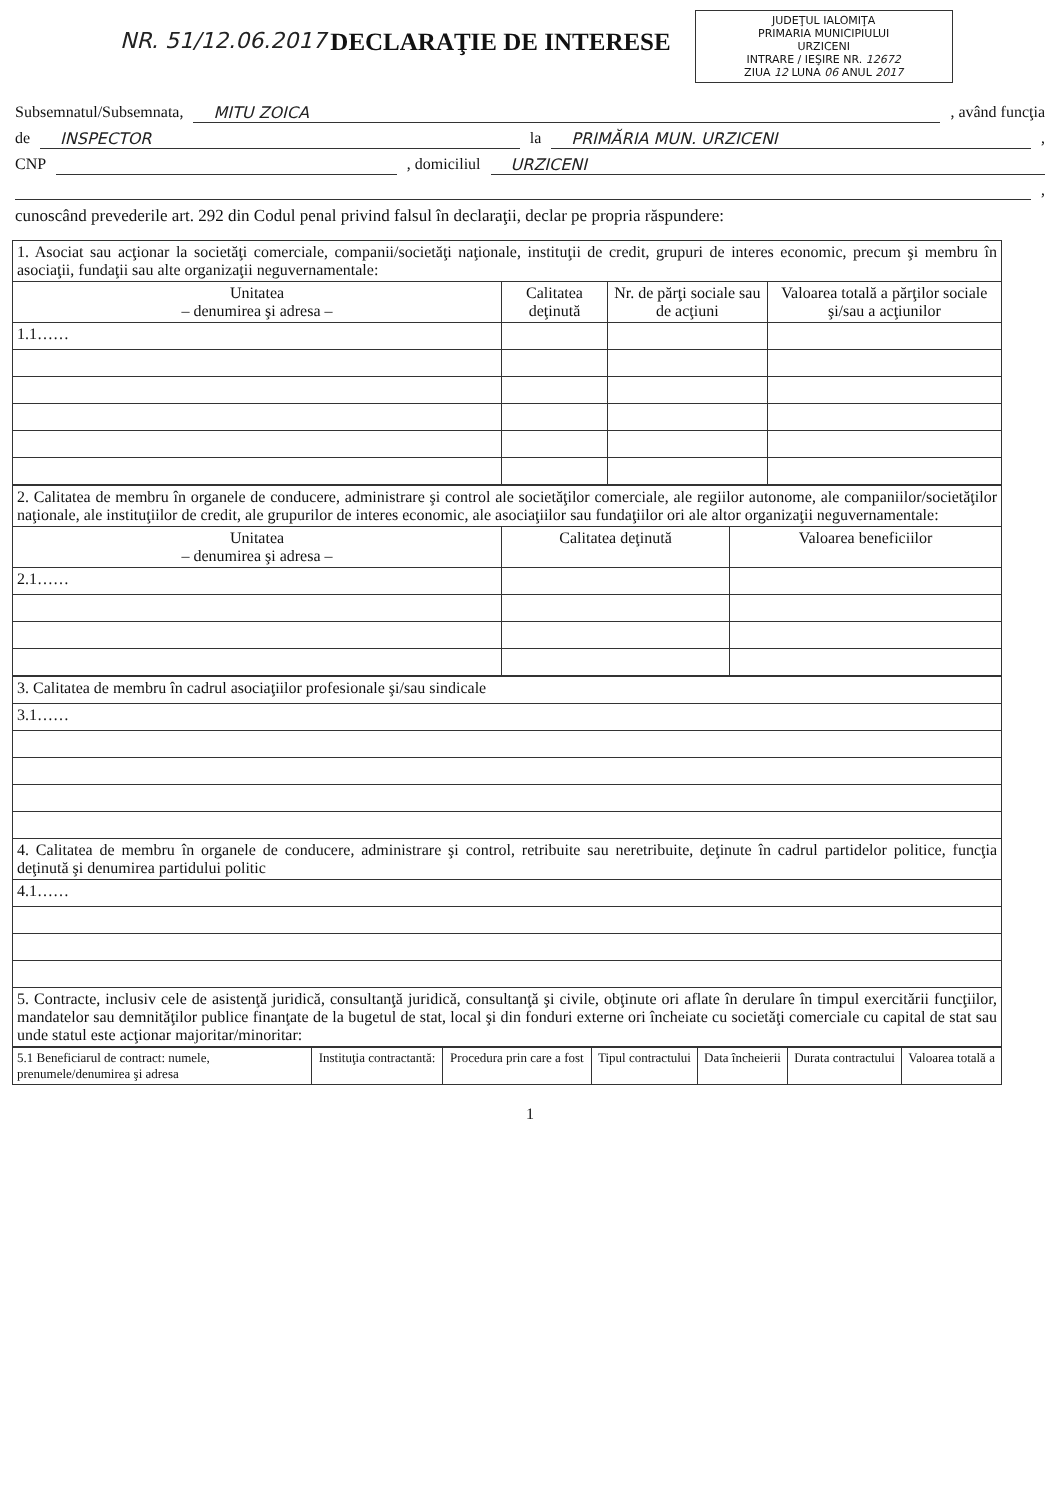NR. 51/12.06.2017 DECLARAŢIE DE INTERESE
JUDEŢUL IALOMIŢA
PRIMARIA MUNICIPIULUI
URZICENI
INTRARE / IEŞIRE NR. 12672
ZIUA 12 LUNA 06 ANUL 2017
Subsemnatul/Subsemnata, MITU ZOICA , având funcţia
de INSPECTOR la PRIMĂRIA MUN. URZICENI ,
CNP , domiciliul URZICENI
,
cunoscând prevederile art. 292 din Codul penal privind falsul în declaraţii, declar pe propria răspundere:
| 1. Asociat sau acţionar la societăţi comerciale, companii/societăţi naţionale, instituţii de credit, grupuri de interes economic, precum şi membru în asociaţii, fundaţii sau alte organizaţii neguvernamentale: | | | |
| Unitatea – denumirea şi adresa – | Calitatea deţinută | Nr. de părţi sociale sau de acţiuni | Valoarea totală a părţilor sociale şi/sau a acţiunilor |
| 1.1…… | | | |
| 2. Calitatea de membru în organele de conducere, administrare şi control ale societăţilor comerciale, ale regiilor autonome, ale companiilor/societăţilor naţionale, ale instituţiilor de credit, ale grupurilor de interes economic, ale asociaţiilor sau fundaţiilor ori ale altor organizaţii neguvernamentale: | | |
| Unitatea – denumirea şi adresa – | Calitatea deţinută | Valoarea beneficiilor |
| 2.1…… | | |
| 3. Calitatea de membru în cadrul asociaţiilor profesionale şi/sau sindicale |
| 3.1…… |
| 4. Calitatea de membru în organele de conducere, administrare şi control, retribuite sau neretribuite, deţinute în cadrul partidelor politice, funcţia deţinută şi denumirea partidului politic |
| 4.1…… |
| 5. Contracte, inclusiv cele de asistenţă juridică, consultanţă juridică, consultanţă şi civile, obţinute ori aflate în derulare în timpul exercitării funcţiilor, mandatelor sau demnităţilor publice finanţate de la bugetul de stat, local şi din fonduri externe ori încheiate cu societăţi comerciale cu capital de stat sau unde statul este acţionar majoritar/minoritar: |
| 5.1 Beneficiarul de contract: numele, prenumele/denumirea şi adresa | Instituţia contractantă: | Procedura prin care a fost | Tipul contractului | Data încheierii | Durata contractului | Valoarea totală a |
| --- | --- | --- | --- | --- | --- | --- |
1